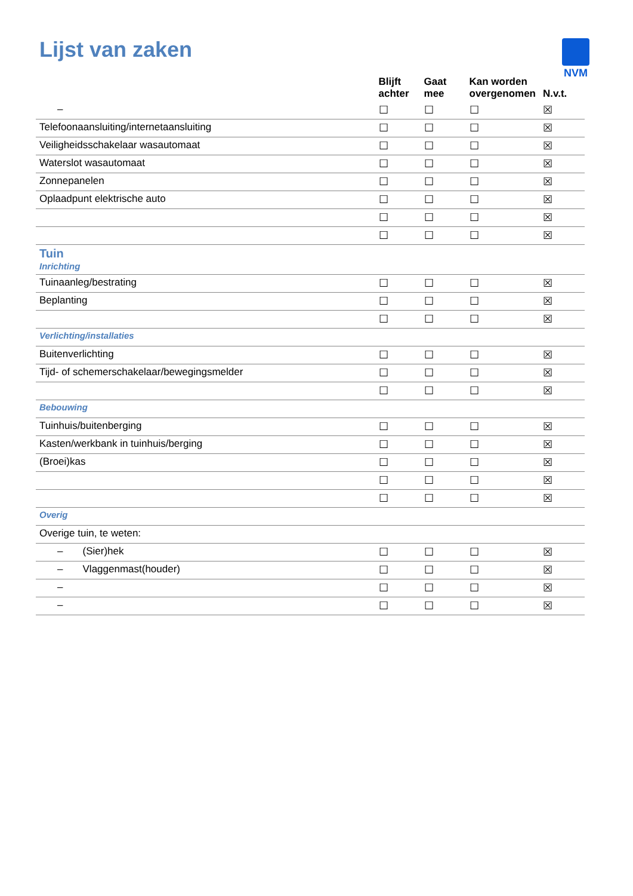Lijst van zaken
NVM
| | Blijft achter | Gaat mee | Kan worden overgenomen | N.v.t. |
| --- | --- | --- | --- | --- |
| – | ☐ | ☐ | ☐ | ☒ |
| Telefoonaansluiting/internetaansluiting | ☐ | ☐ | ☐ | ☒ |
| Veiligheidsschakelaar wasautomaat | ☐ | ☐ | ☐ | ☒ |
| Waterslot wasautomaat | ☐ | ☐ | ☐ | ☒ |
| Zonnepanelen | ☐ | ☐ | ☐ | ☒ |
| Oplaadpunt elektrische auto | ☐ | ☐ | ☐ | ☒ |
| | ☐ | ☐ | ☐ | ☒ |
| | ☐ | ☐ | ☐ | ☒ |
| Tuin Inrichting | | | | |
| Tuinaanleg/bestrating | ☐ | ☐ | ☐ | ☒ |
| Beplanting | ☐ | ☐ | ☐ | ☒ |
| | ☐ | ☐ | ☐ | ☒ |
| Verlichting/installaties | | | | |
| Buitenverlichting | ☐ | ☐ | ☐ | ☒ |
| Tijd- of schemerschakelaar/bewegingsmelder | ☐ | ☐ | ☐ | ☒ |
| | ☐ | ☐ | ☐ | ☒ |
| Bebouwing | | | | |
| Tuinhuis/buitenberging | ☐ | ☐ | ☐ | ☒ |
| Kasten/werkbank in tuinhuis/berging | ☐ | ☐ | ☐ | ☒ |
| (Broei)kas | ☐ | ☐ | ☐ | ☒ |
| | ☐ | ☐ | ☐ | ☒ |
| | ☐ | ☐ | ☐ | ☒ |
| Overig | | | | |
| Overige tuin, te weten: | | | | |
| – (Sier)hek | ☐ | ☐ | ☐ | ☒ |
| – Vlaggenmast(houder) | ☐ | ☐ | ☐ | ☒ |
| – | ☐ | ☐ | ☐ | ☒ |
| – | ☐ | ☐ | ☐ | ☒ |